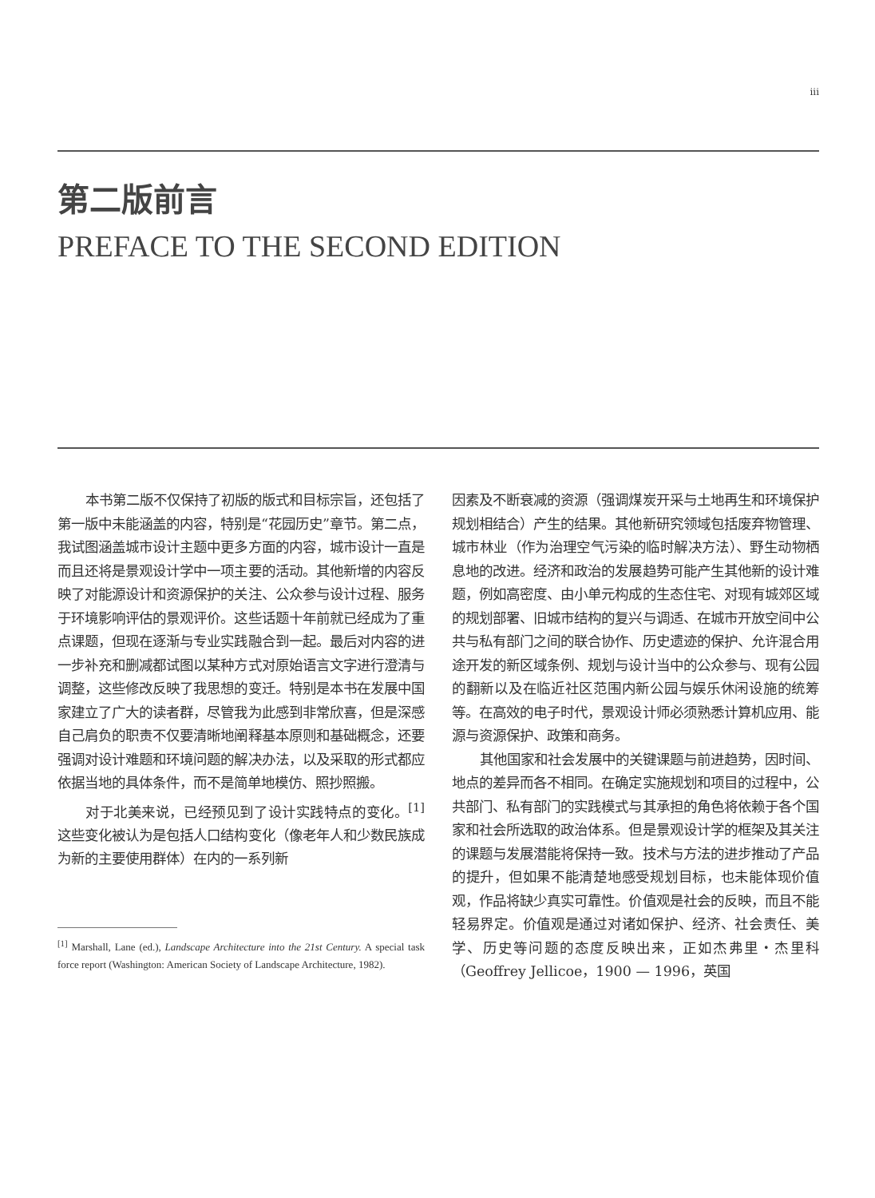iii
第二版前言
PREFACE TO THE SECOND EDITION
本书第二版不仅保持了初版的版式和目标宗旨，还包括了第一版中未能涵盖的内容，特别是“花园历史”章节。第二点，我试图涵盖城市设计主题中更多方面的内容，城市设计一直是而且还将是景观设计学中一项主要的活动。其他新增的内容反映了对能源设计和资源保护的关注、公众参与设计过程、服务于环境影响评估的景观评价。这些话题十年前就已经成为了重点课题，但现在逐渐与专业实践融合到一起。最后对内容的进一步补充和删减都试图以某种方式对原始语言文字进行澄清与调整，这些修改反映了我思想的变迁。特别是本书在发展中国家建立了广大的读者群，尽管我为此感到非常欣喜，但是深感自己肩负的职责不仅要清晰地阐释基本原则和基础概念，还要强调对设计难题和环境问题的解决办法，以及采取的形式都应依据当地的具体条件，而不是简单地模仿、照抄照搬。
对于北美来说，已经预见到了设计实践特点的变化。<sup>[1]</sup>这些变化被认为是包括人口结构变化（像老年人和少数民族成为新的主要使用群体）在内的一系列新
<sup>[1]</sup> Marshall, Lane (ed.), Landscape Architecture into the 21st Century. A special task force report (Washington: American Society of Landscape Architecture, 1982).
因素及不断衰减的资源（强调煤炭开采与土地再生和环境保护规划相结合）产生的结果。其他新研究领域包括废弃物管理、城市林业（作为治理空气污染的临时解决方法）、野生动物栖息地的改进。经济和政治的发展趋势可能产生其他新的设计难题，例如高密度、由小单元构成的生态住宅、对现有城郊区域的规划部署、旧城市结构的复兴与调适、在城市开放空间中公共与私有部门之间的联合协作、历史遗迹的保护、允许混合用途开发的新区域条例、规划与设计当中的公众参与、现有公园的翻新以及在临近社区范围内新公园与娱乐休闲设施的统筹等。在高效的电子时代，景观设计师必须熟悉计算机应用、能源与资源保护、政策和商务。
其他国家和社会发展中的关键课题与前进趋势，因时间、地点的差异而各不相同。在确定实施规划和项目的过程中，公共部门、私有部门的实践模式与其承担的角色将依赖于各个国家和社会所选取的政治体系。但是景观设计学的框架及其关注的课题与发展潜能将保持一致。技术与方法的进步推动了产品的提升，但如果不能清楚地感受规划目标，也未能体现价值观，作品将缺少真实可靠性。价值观是社会的反映，而且不能轻易界定。价值观是通过对诸如保护、经济、社会责任、美学、历史等问题的态度反映出来，正如杰弗里・杰里科（Geoffrey Jellicoe，1900 — 1996，英国